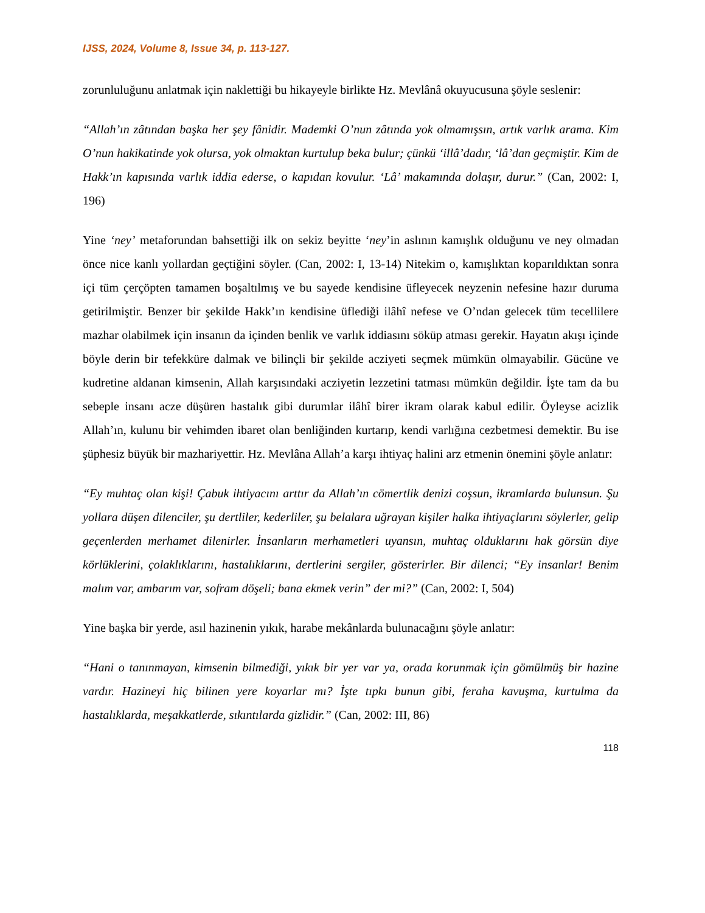IJSS, 2024, Volume 8, Issue 34, p. 113-127.
zorunluluğunu anlatmak için naklettiği bu hikayeyle birlikte Hz. Mevlânâ okuyucusuna şöyle seslenir:
“Allah’ın zâtından başka her şey fânidir. Mademki O’nun zâtında yok olmamışsın, artık varlık arama. Kim O’nun hakikatinde yok olursa, yok olmaktan kurtulup beka bulur; çünkü ‘illâ’dadır, ‘lâ’dan geçmiştir. Kim de Hakk’ın kapısında varlık iddia ederse, o kapıdan kovulur. ‘Lâ’ makamında dolaşır, durur.” (Can, 2002: I, 196)
Yine ‘ney’ metaforundan bahsettiği ilk on sekiz beyitte ‘ney’in aslının kamışlık olduğunu ve ney olmadan önce nice kanlı yollardan geçtiğini söyler. (Can, 2002: I, 13-14) Nitekim o, kamışlıktan koparıldıktan sonra içi tüm çerçöpten tamamen boşaltılmış ve bu sayede kendisine üfleyecek neyzenin nefesine hazır duruma getirilmiştir. Benzer bir şekilde Hakk’ın kendisine üflediği ilâhî nefese ve O’ndan gelecek tüm tecellilere mazhar olabilmek için insanın da içinden benlik ve varlık iddiasını söküp atması gerekir. Hayatın akışı içinde böyle derin bir tefekküre dalmak ve bilinçli bir şekilde acziyeti seçmek mümkün olmayabilir. Gücüne ve kudretine aldanan kimsenin, Allah karşısındaki acziyetin lezzetini tatması mümkün değildir. İşte tam da bu sebeple insanı acze düşüren hastalık gibi durumlar ilâhî birer ikram olarak kabul edilir. Öyleyse acizlik Allah’ın, kulunu bir vehimden ibaret olan benliğinden kurtarıp, kendi varlığına cezbetmesi demektir. Bu ise şüphesiz büyük bir mazhariyettir. Hz. Mevlâna Allah’a karşı ihtiyaç halini arz etmenin önemini şöyle anlatır:
“Ey muhtaç olan kişi! Çabuk ihtiyacını arttır da Allah’ın cömertlik denizi coşsun, ikramlarda bulunsun. Şu yollara düşen dilenciler, şu dertliler, kederliler, şu belalara uğrayan kişiler halka ihtiyaçlarını söylerler, gelip geçenlerden merhamet dilenirler. İnsanların merhametleri uyansın, muhtaç olduklarını hak görsün diye körlüklerini, çolaklıklarını, hastalıklarını, dertlerini sergiler, gösterirler. Bir dilenci; “Ey insanlar! Benim malım var, ambarım var, sofram döşeli; bana ekmek verin” der mi?” (Can, 2002: I, 504)
Yine başka bir yerde, asıl hazinenin yıkık, harabe mekânlarda bulunacağını şöyle anlatır:
“Hani o tanınmayan, kimsenin bilmediği, yıkık bir yer var ya, orada korunmak için gömülmüş bir hazine vardır. Hazineyi hiç bilinen yere koyarlar mı? İşte tıpkı bunun gibi, feraha kavuşma, kurtulma da hastalıklarda, meşakkatlerde, sıkıntılarda gizlidir.” (Can, 2002: III, 86)
118